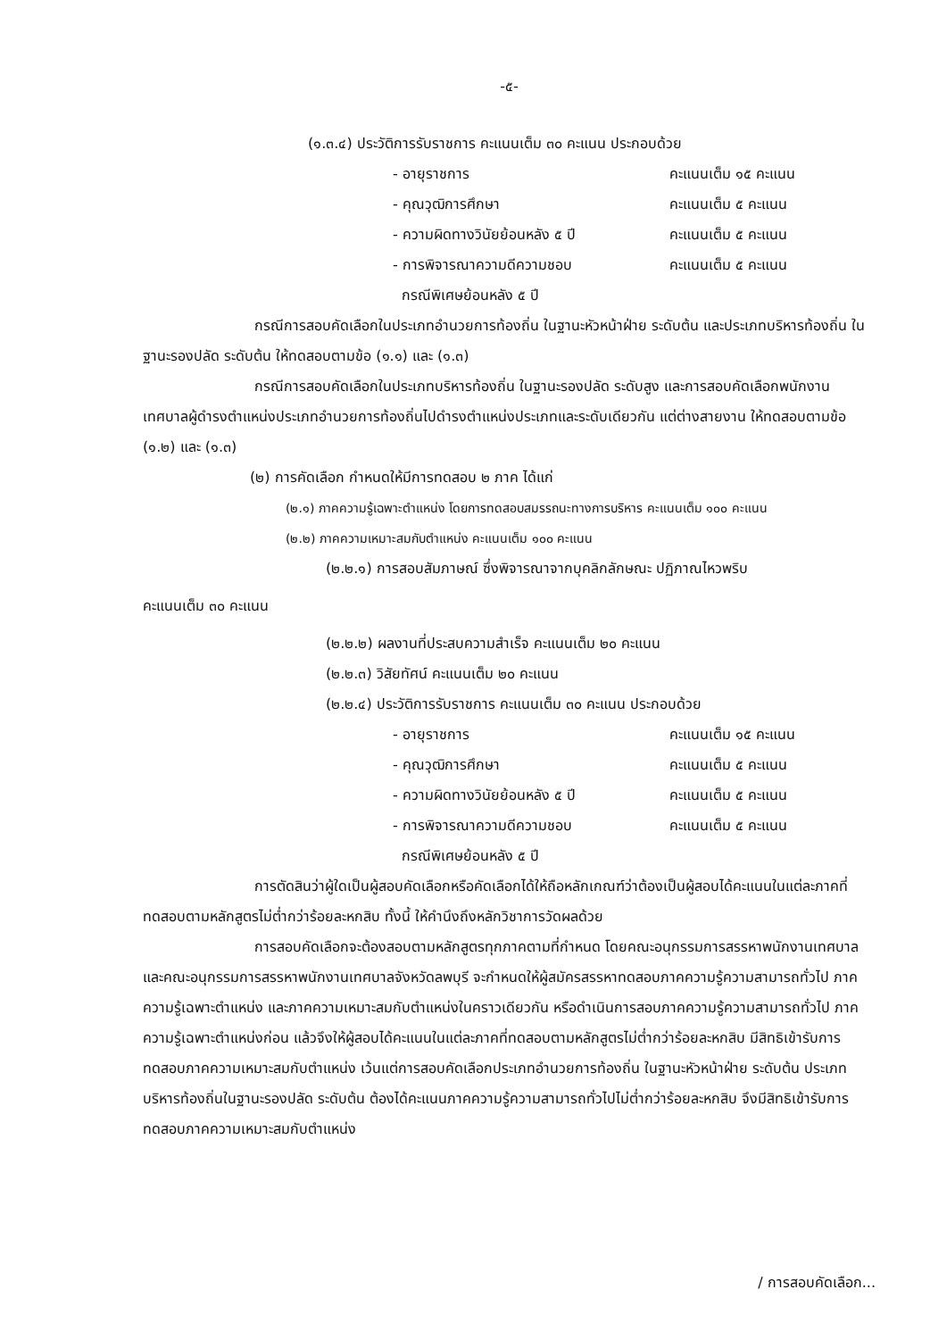-๕-
(๑.๓.๔) ประวัติการรับราชการ คะแนนเต็ม ๓๐ คะแนน ประกอบด้วย
- อายุราชการ คะแนนเต็ม ๑๕ คะแนน
- คุณวุฒิการศึกษา คะแนนเต็ม ๕ คะแนน
- ความผิดทางวินัยย้อนหลัง ๕ ปี คะแนนเต็ม ๕ คะแนน
- การพิจารณาความดีความชอบ
กรณีพิเศษย้อนหลัง ๕ ปี คะแนนเต็ม ๕ คะแนน
กรณีการสอบคัดเลือกในประเภทอำนวยการท้องถิ่น ในฐานะหัวหน้าฝ่าย ระดับต้น และประเภทบริหารท้องถิ่น ในฐานะรองปลัด ระดับต้น ให้ทดสอบตามข้อ (๑.๑) และ (๑.๓)
กรณีการสอบคัดเลือกในประเภทบริหารท้องถิ่น ในฐานะรองปลัด ระดับสูง และการสอบคัดเลือกพนักงานเทศบาลผู้ดำรงตำแหน่งประเภทอำนวยการท้องถิ่นไปดำรงตำแหน่งประเภทและระดับเดียวกัน แต่ต่างสายงาน ให้ทดสอบตามข้อ (๑.๒) และ (๑.๓)
(๒) การคัดเลือก กำหนดให้มีการทดสอบ ๒ ภาค ได้แก่
(๒.๑) ภาคความรู้เฉพาะตำแหน่ง โดยการทดสอบสมรรถนะทางการบริหาร คะแนนเต็ม ๑๐๐ คะแนน
(๒.๒) ภาคความเหมาะสมกับตำแหน่ง คะแนนเต็ม ๑๐๐ คะแนน
(๒.๒.๑) การสอบสัมภาษณ์ ซึ่งพิจารณาจากบุคลิกลักษณะ ปฏิภาณไหวพริบ
คะแนนเต็ม ๓๐ คะแนน
(๒.๒.๒) ผลงานที่ประสบความสำเร็จ คะแนนเต็ม ๒๐ คะแนน
(๒.๒.๓) วิสัยทัศน์ คะแนนเต็ม ๒๐ คะแนน
(๒.๒.๔) ประวัติการรับราชการ คะแนนเต็ม ๓๐ คะแนน ประกอบด้วย
- อายุราชการ คะแนนเต็ม ๑๕ คะแนน
- คุณวุฒิการศึกษา คะแนนเต็ม ๕ คะแนน
- ความผิดทางวินัยย้อนหลัง ๕ ปี คะแนนเต็ม ๕ คะแนน
- การพิจารณาความดีความชอบ
กรณีพิเศษย้อนหลัง ๕ ปี คะแนนเต็ม ๕ คะแนน
การตัดสินว่าผู้ใดเป็นผู้สอบคัดเลือกหรือคัดเลือกได้ให้ถือหลักเกณฑ์ว่าต้องเป็นผู้สอบได้คะแนนในแต่ละภาคที่ทดสอบตามหลักสูตรไม่ต่ำกว่าร้อยละหกสิบ ทั้งนี้ ให้คำนึงถึงหลักวิชาการวัดผลด้วย
การสอบคัดเลือกจะต้องสอบตามหลักสูตรทุกภาคตามที่กำหนด โดยคณะอนุกรรมการสรรหาพนักงานเทศบาลและคณะอนุกรรมการสรรหาพนักงานเทศบาลจังหวัดลพบุรี จะกำหนดให้ผู้สมัครสรรหาทดสอบภาคความรู้ความสามารถทั่วไป ภาคความรู้เฉพาะตำแหน่ง และภาคความเหมาะสมกับตำแหน่งในคราวเดียวกัน หรือดำเนินการสอบภาคความรู้ความสามารถทั่วไป ภาคความรู้เฉพาะตำแหน่งก่อน แล้วจึงให้ผู้สอบได้คะแนนในแต่ละภาคที่ทดสอบตามหลักสูตรไม่ต่ำกว่าร้อยละหกสิบ มีสิทธิเข้ารับการทดสอบภาคความเหมาะสมกับตำแหน่ง เว้นแต่การสอบคัดเลือกประเภทอำนวยการท้องถิ่น ในฐานะหัวหน้าฝ่าย ระดับต้น ประเภทบริหารท้องถิ่นในฐานะรองปลัด ระดับต้น ต้องได้คะแนนภาคความรู้ความสามารถทั่วไปไม่ต่ำกว่าร้อยละหกสิบ จึงมีสิทธิเข้ารับการทดสอบภาคความเหมาะสมกับตำแหน่ง
/ การสอบคัดเลือก...